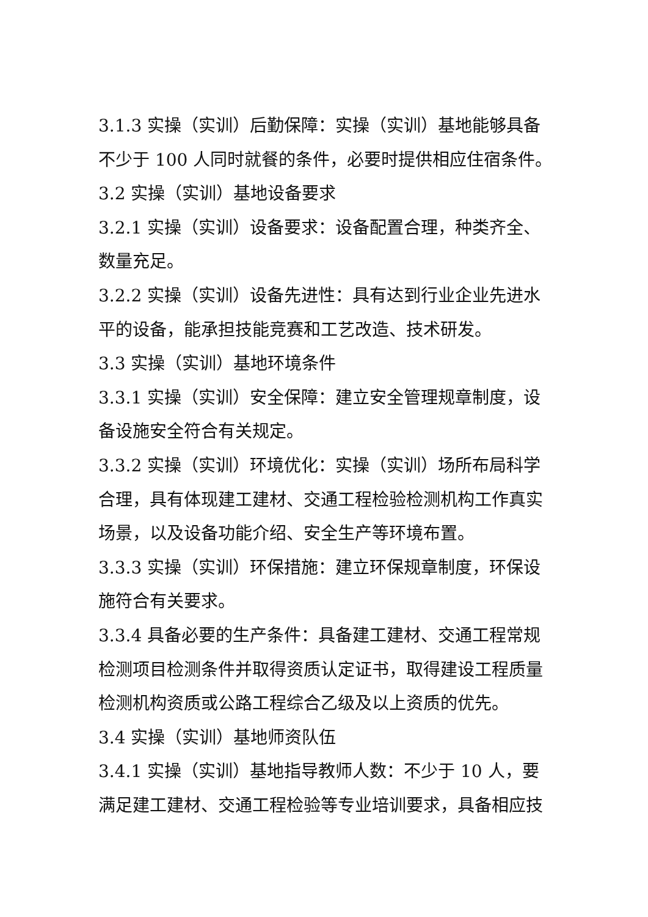3.1.3 实操（实训）后勤保障：实操（实训）基地能够具备不少于 100 人同时就餐的条件，必要时提供相应住宿条件。
3.2 实操（实训）基地设备要求
3.2.1 实操（实训）设备要求：设备配置合理，种类齐全、数量充足。
3.2.2 实操（实训）设备先进性：具有达到行业企业先进水平的设备，能承担技能竞赛和工艺改造、技术研发。
3.3 实操（实训）基地环境条件
3.3.1 实操（实训）安全保障：建立安全管理规章制度，设备设施安全符合有关规定。
3.3.2 实操（实训）环境优化：实操（实训）场所布局科学合理，具有体现建工建材、交通工程检验检测机构工作真实场景，以及设备功能介绍、安全生产等环境布置。
3.3.3 实操（实训）环保措施：建立环保规章制度，环保设施符合有关要求。
3.3.4 具备必要的生产条件：具备建工建材、交通工程常规检测项目检测条件并取得资质认定证书，取得建设工程质量检测机构资质或公路工程综合乙级及以上资质的优先。
3.4 实操（实训）基地师资队伍
3.4.1 实操（实训）基地指导教师人数：不少于 10 人，要满足建工建材、交通工程检验等专业培训要求，具备相应技